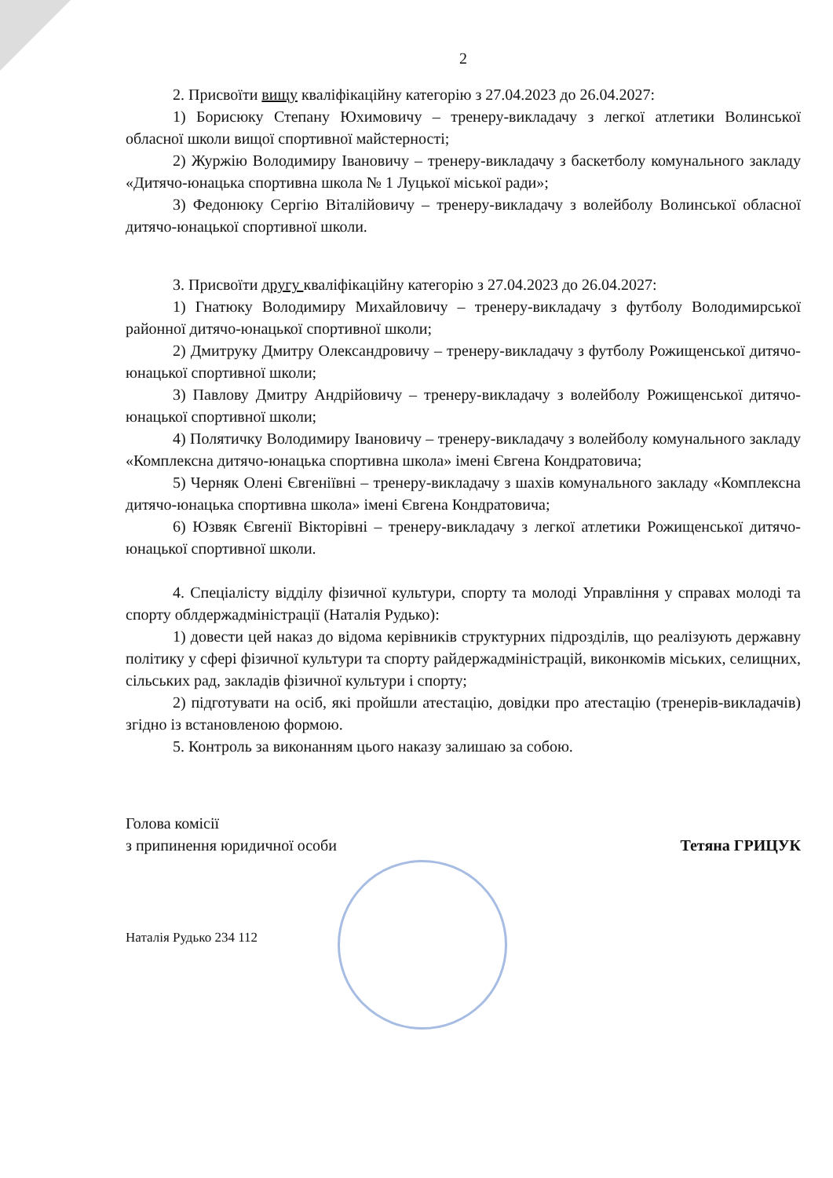2
2. Присвоїти вищу кваліфікаційну категорію з 27.04.2023 до 26.04.2027:
1) Борисюку Степану Юхимовичу – тренеру-викладачу з легкої атлетики Волинської обласної школи вищої спортивної майстерності;
2) Журжію Володимиру Івановичу – тренеру-викладачу з баскетболу комунального закладу «Дитячо-юнацька спортивна школа № 1 Луцької міської ради»;
3) Федонюку Сергію Віталійовичу – тренеру-викладачу з волейболу Волинської обласної дитячо-юнацької спортивної школи.
3. Присвоїти другу кваліфікаційну категорію з 27.04.2023 до 26.04.2027:
1) Гнатюку Володимиру Михайловичу – тренеру-викладачу з футболу Володимирської районної дитячо-юнацької спортивної школи;
2) Дмитруку Дмитру Олександровичу – тренеру-викладачу з футболу Рожищенської дитячо-юнацької спортивної школи;
3) Павлову Дмитру Андрійовичу – тренеру-викладачу з волейболу Рожищенської дитячо-юнацької спортивної школи;
4) Полятичку Володимиру Івановичу – тренеру-викладачу з волейболу комунального закладу «Комплексна дитячо-юнацька спортивна школа» імені Євгена Кондратовича;
5) Черняк Олені Євгеніївні – тренеру-викладачу з шахів комунального закладу «Комплексна дитячо-юнацька спортивна школа» імені Євгена Кондратовича;
6) Юзвяк Євгенії Вікторівні – тренеру-викладачу з легкої атлетики Рожищенської дитячо-юнацької спортивної школи.
4. Спеціалісту відділу фізичної культури, спорту та молоді Управління у справах молоді та спорту облдержадміністрації (Наталія Рудько):
1) довести цей наказ до відома керівників структурних підрозділів, що реалізують державну політику у сфері фізичної культури та спорту райдержадміністрацій, виконкомів міських, селищних, сільських рад, закладів фізичної культури і спорту;
2) підготувати на осіб, які пройшли атестацію, довідки про атестацію (тренерів-викладачів) згідно із встановленою формою.
5. Контроль за виконанням цього наказу залишаю за собою.
Голова комісії
з припинення юридичної особи
Тетяна ГРИЦУК
Наталія Рудько 234 112